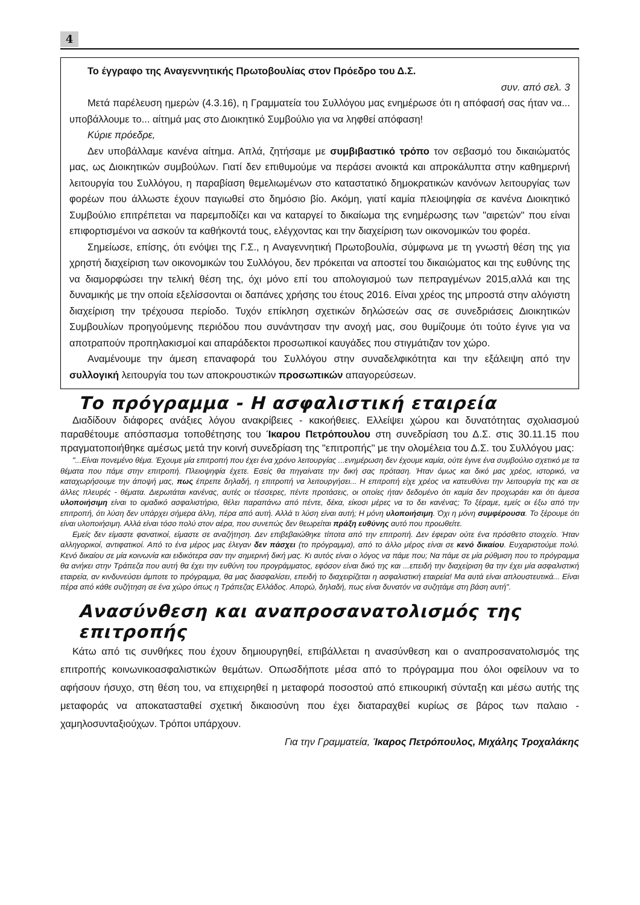4
Το έγγραφο της Αναγεννητικής Πρωτοβουλίας στον Πρόεδρο του Δ.Σ.
συν. από σελ. 3
Μετά παρέλευση ημερών (4.3.16), η Γραμματεία του Συλλόγου μας ενημέρωσε ότι η απόφασή σας ήταν να... υποβάλλουμε το... αίτημά μας στο Διοικητικό Συμβούλιο για να ληφθεί απόφαση!
Κύριε πρόεδρε,
Δεν υποβάλλαμε κανένα αίτημα. Απλά, ζητήσαμε με συμβιβαστικό τρόπο τον σεβασμό του δικαιώματός μας, ως Διοικητικών συμβούλων. Γιατί δεν επιθυμούμε να περάσει ανοικτά και απροκάλυπτα στην καθημερινή λειτουργία του Συλλόγου, η παραβίαση θεμελιωμένων στο καταστατικό δημοκρατικών κανόνων λειτουργίας των φορέων που άλλωστε έχουν παγιωθεί στο δημόσιο βίο. Ακόμη, γιατί καμία πλειοψηφία σε κανένα Διοικητικό Συμβούλιο επιτρέπεται να παρεμποδίζει και να καταργεί το δικαίωμα της ενημέρωσης των "αιρετών" που είναι επιφορτισμένοι να ασκούν τα καθήκοντά τους, ελέγχοντας και την διαχείριση των οικονομικών του φορέα.
Σημείωσε, επίσης, ότι ενόψει της Γ.Σ., η Αναγεννητική Πρωτοβουλία, σύμφωνα με τη γνωστή θέση της για χρηστή διαχείριση των οικονομικών του Συλλόγου, δεν πρόκειται να αποστεί του δικαιώματος και της ευθύνης της να διαμορφώσει την τελική θέση της, όχι μόνο επί του απολογισμού των πεπραγμένων 2015,αλλά και της δυναμικής με την οποία εξελίσσονται οι δαπάνες χρήσης του έτους 2016. Είναι χρέος της μπροστά στην αλόγιστη διαχείριση την τρέχουσα περίοδο. Τυχόν επίκληση σχετικών δηλώσεών σας σε συνεδριάσεις Διοικητικών Συμβουλίων προηγούμενης περιόδου που συνάντησαν την ανοχή μας, σου θυμίζουμε ότι τούτο έγινε για να αποτραπούν προπηλακισμοί και απαράδεκτοι προσωπικοί καυγάδες που στιγμάτιζαν τον χώρο.
Αναμένουμε την άμεση επαναφορά του Συλλόγου στην συναδελφικότητα και την εξάλειψη από την συλλογική λειτουργία του των αποκρουστικών προσωπικών απαγορεύσεων.
Το πρόγραμμα - Η ασφαλιστική εταιρεία
Διαδίδουν διάφορες ανάξιες λόγου ανακρίβειες - κακοήθειες. Ελλείψει χώρου και δυνατότητας σχολιασμού παραθέτουμε απόσπασμα τοποθέτησης του Ίκαρου Πετρόπουλου στη συνεδρίαση του Δ.Σ. στις 30.11.15 που πραγματοποιήθηκε αμέσως μετά την κοινή συνεδρίαση της "επιτροπής" με την ολομέλεια του Δ.Σ. του Συλλόγου μας:
"...Είναι πονεμένο θέμα. Έχουμε μία επιτροπή που έχει ένα χρόνο λειτουργίας ...ενημέρωση δεν έχουμε καμία, ούτε έγινε ένα συμβούλιο σχετικό με τα θέματα που πάμε στην επιτροπή. Πλειοψηφία έχετε. Εσείς θα πηγαίνατε την δική σας πρόταση. Ήταν όμως και δικό μας χρέος, ιστορικό, να καταχωρήσουμε την άποψή μας, πως έπρεπε δηλαδή, η επιτροπή να λειτουργήσει... Η επιτροπή είχε χρέος να κατευθύνει την λειτουργία της και σε άλλες πλευρές - θέματα. Διερωτάται κανένας, αυτές οι τέσσερες, πέντε προτάσεις, οι οποίες ήταν δεδομένο ότι καμία δεν προχωράει και ότι άμεσα υλοποιήσιμη είναι το ομαδικό ασφαλιστήριο, θέλει παραπάνω από πέντε, δέκα, είκοσι μέρες να το δει κανένας; Το ξέραμε, εμείς οι έξω από την επιτροπή, ότι λύση δεν υπάρχει σήμερα άλλη, πέρα από αυτή. Αλλά τι λύση είναι αυτή; Η μόνη υλοποιήσιμη. Όχι η μόνη συμφέρουσα. Το ξέρουμε ότι είναι υλοποιήσιμη. Αλλά είναι τόσο πολύ στον αέρα, που συνεπώς δεν θεωρείται πράξη ευθύνης αυτό που προωθείτε.
Εμείς δεν είμαστε φανατικοί, είμαστε σε αναζήτηση. Δεν επιβεβαιώθηκε τίποτα από την επιτροπή. Δεν έφεραν ούτε ένα πρόσθετο στοιχείο. Ήταν αλληγορικοί, αντιφατικοί. Από το ένα μέρος μας έλεγαν δεν πάσχει (το πρόγραμμα), από το άλλο μέρος είναι σε κενό δικαίου. Ευχαριστούμε πολύ. Κενό δικαίου σε μία κοινωνία και ειδικότερα σαν την σημερινή δική μας. Κι αυτός είναι ο λόγος να πάμε που; Να πάμε σε μία ρύθμιση που το πρόγραμμα θα ανήκει στην Τράπεζα που αυτή θα έχει την ευθύνη του προγράμματος, εφόσον είναι δικό της και ...επειδή την διαχείριση θα την έχει μία ασφαλιστική εταιρεία, αν κινδυνεύσει άμποτε το πρόγραμμα, θα μας διασφαλίσει, επειδή το διαχειρίζεται η ασφαλιστική εταιρεία! Μα αυτά είναι απλουστευτικά... Είναι πέρα από κάθε συζήτηση σε ένα χώρο όπως η Τράπεζας Ελλάδος. Απορώ, δηλαδή, πως είναι δυνατόν να συζητάμε στη βάση αυτή".
Ανασύνθεση και αναπροσανατολισμός της επιτροπής
Κάτω από τις συνθήκες που έχουν δημιουργηθεί, επιβάλλεται η ανασύνθεση και ο αναπροσανατολισμός της επιτροπής κοινωνικοασφαλιστικών θεμάτων. Οπωσδήποτε μέσα από το πρόγραμμα που όλοι οφείλουν να το αφήσουν ήσυχο, στη θέση του, να επιχειρηθεί η μεταφορά ποσοστού από επικουρική σύνταξη και μέσω αυτής της μεταφοράς να αποκατασταθεί σχετική δικαιοσύνη που έχει διαταραχθεί κυρίως σε βάρος των παλαιο - χαμηλοσυνταξιούχων. Τρόποι υπάρχουν.
Για την Γραμματεία, Ίκαρος Πετρόπουλος, Μιχάλης Τροχαλάκης